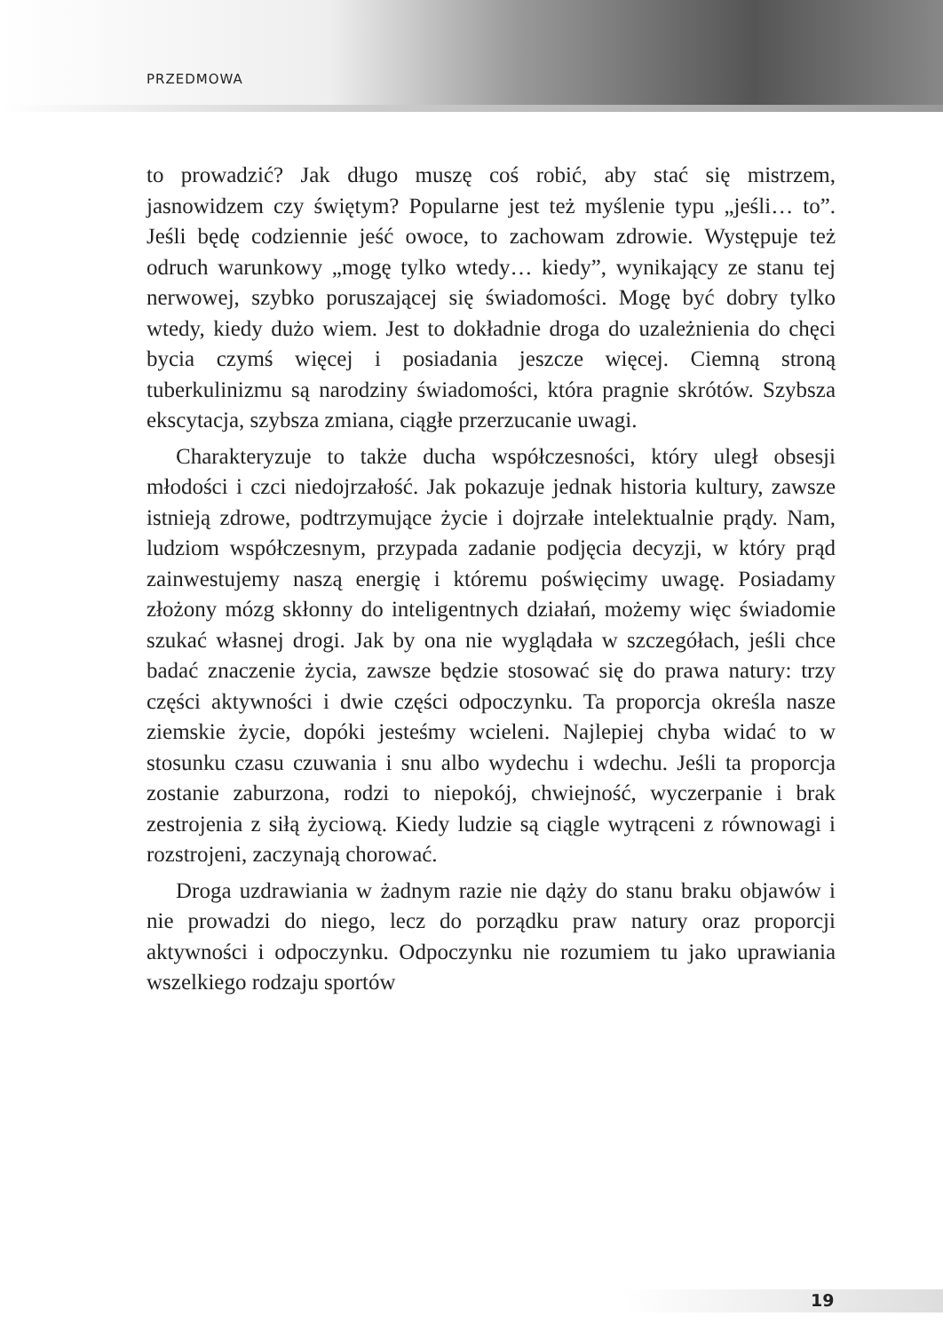PRZEDMOWA
to prowadzić? Jak długo muszę coś robić, aby stać się mistrzem, jasnowidzem czy świętym? Popularne jest też myślenie typu „jeśli… to”. Jeśli będę codziennie jeść owoce, to zachowam zdrowie. Występuje też odruch warunkowy „mogę tylko wtedy… kiedy”, wynikający ze stanu tej nerwowej, szybko poruszającej się świadomości. Mogę być dobry tylko wtedy, kiedy dużo wiem. Jest to dokładnie droga do uzależnienia do chęci bycia czymś więcej i posiadania jeszcze więcej. Ciemną stroną tuberkulinizmu są narodziny świadomości, która pragnie skrótów. Szybsza ekscytacja, szybsza zmiana, ciągłe przerzucanie uwagi.
Charakteryzuje to także ducha współczesności, który uległ obsesji młodości i czci niedojrzałość. Jak pokazuje jednak historia kultury, zawsze istnieją zdrowe, podtrzymujące życie i dojrzałe intelektualnie prądy. Nam, ludziom współczesnym, przypada zadanie podjęcia decyzji, w który prąd zainwestujemy naszą energię i któremu poświęcimy uwagę. Posiadamy złożony mózg skłonny do inteligentnych działań, możemy więc świadomie szukać własnej drogi. Jak by ona nie wyglądała w szczegółach, jeśli chce badać znaczenie życia, zawsze będzie stosować się do prawa natury: trzy części aktywności i dwie części odpoczynku. Ta proporcja określa nasze ziemskie życie, dopóki jesteśmy wcieleni. Najlepiej chyba widać to w stosunku czasu czuwania i snu albo wydechu i wdechu. Jeśli ta proporcja zostanie zaburzona, rodzi to niepokój, chwiejność, wyczerpanie i brak zestrojenia z siłą życiową. Kiedy ludzie są ciągle wytrąceni z równowagi i rozstrojeni, zaczynają chorować.
Droga uzdrawiania w żadnym razie nie dąży do stanu braku objawów i nie prowadzi do niego, lecz do porządku praw natury oraz proporcji aktywności i odpoczynku. Odpoczynku nie rozumiem tu jako uprawiania wszelkiego rodzaju sportów
19